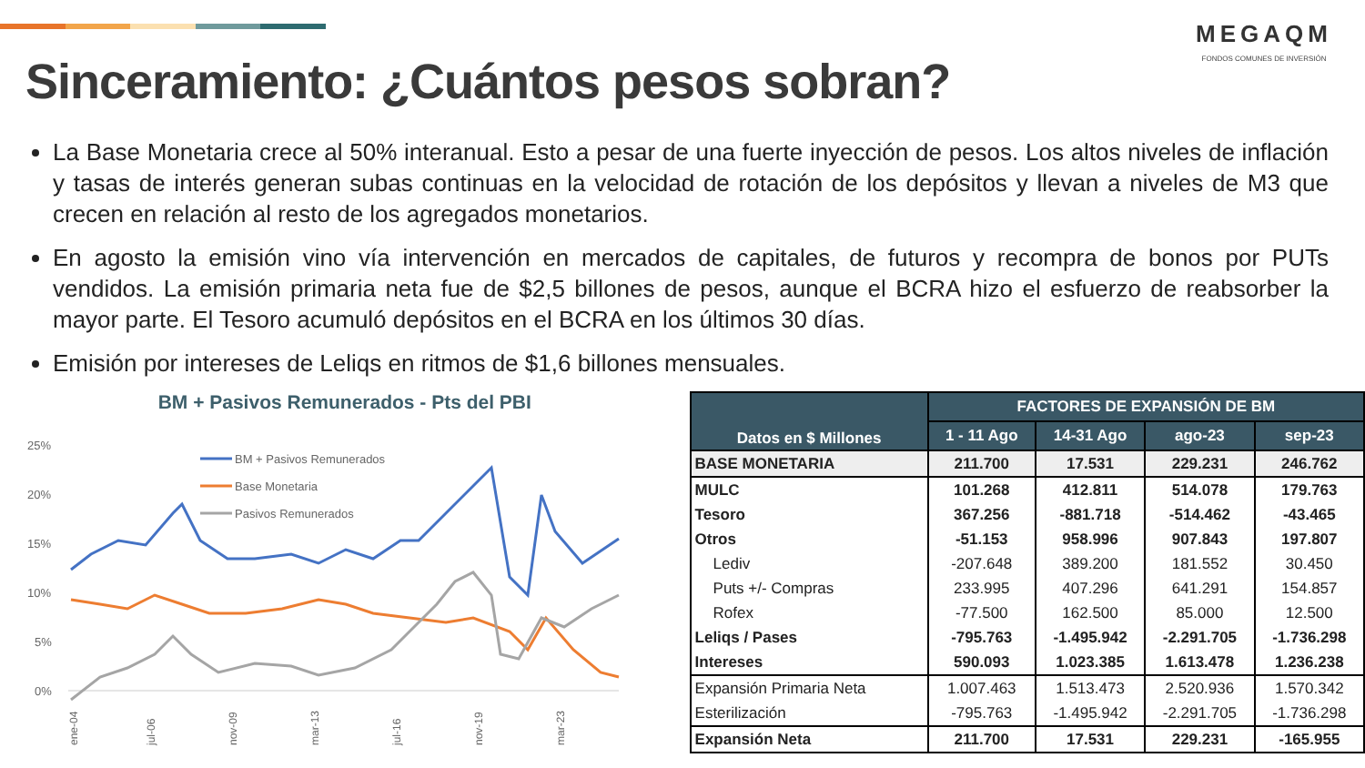MEGAQM
FONDOS COMUNES DE INVERSIÓN
Sinceramiento: ¿Cuántos pesos sobran?
La Base Monetaria crece al 50% interanual. Esto a pesar de una fuerte inyección de pesos. Los altos niveles de inflación y tasas de interés generan subas continuas en la velocidad de rotación de los depósitos y llevan a niveles de M3 que crecen en relación al resto de los agregados monetarios.
En agosto la emisión vino vía intervención en mercados de capitales, de futuros y recompra de bonos por PUTs vendidos. La emisión primaria neta fue de $2,5 billones de pesos, aunque el BCRA hizo el esfuerzo de reabsorber la mayor parte. El Tesoro acumuló depósitos en el BCRA en los últimos 30 días.
Emisión por intereses de Leliqs en ritmos de $1,6 billones mensuales.
BM + Pasivos Remunerados - Pts del PBI
25%
20%
15%
10%
5%
0%
BM + Pasivos Remunerados
Base Monetaria
Pasivos Remunerados
ene-04
jul-06
nov-09
mar-13
jul-16
nov-19
mar-23
| Datos en $ Millones | FACTORES DE EXPANSIÓN DE BM | | | |
| --- | --- | --- | --- | --- |
| | 1 - 11 Ago | 14-31 Ago | ago-23 | sep-23 |
| BASE MONETARIA | 211.700 | 17.531 | 229.231 | 246.762 |
| MULC | 101.268 | 412.811 | 514.078 | 179.763 |
| Tesoro | 367.256 | -881.718 | -514.462 | -43.465 |
| Otros | -51.153 | 958.996 | 907.843 | 197.807 |
| Lediv | -207.648 | 389.200 | 181.552 | 30.450 |
| Puts +/- Compras | 233.995 | 407.296 | 641.291 | 154.857 |
| Rofex | -77.500 | 162.500 | 85.000 | 12.500 |
| Leliqs / Pases | -795.763 | -1.495.942 | -2.291.705 | -1.736.298 |
| Intereses | 590.093 | 1.023.385 | 1.613.478 | 1.236.238 |
| Expansión Primaria Neta | 1.007.463 | 1.513.473 | 2.520.936 | 1.570.342 |
| Esterilización | -795.763 | -1.495.942 | -2.291.705 | -1.736.298 |
| Expansión Neta | 211.700 | 17.531 | 229.231 | -165.955 |